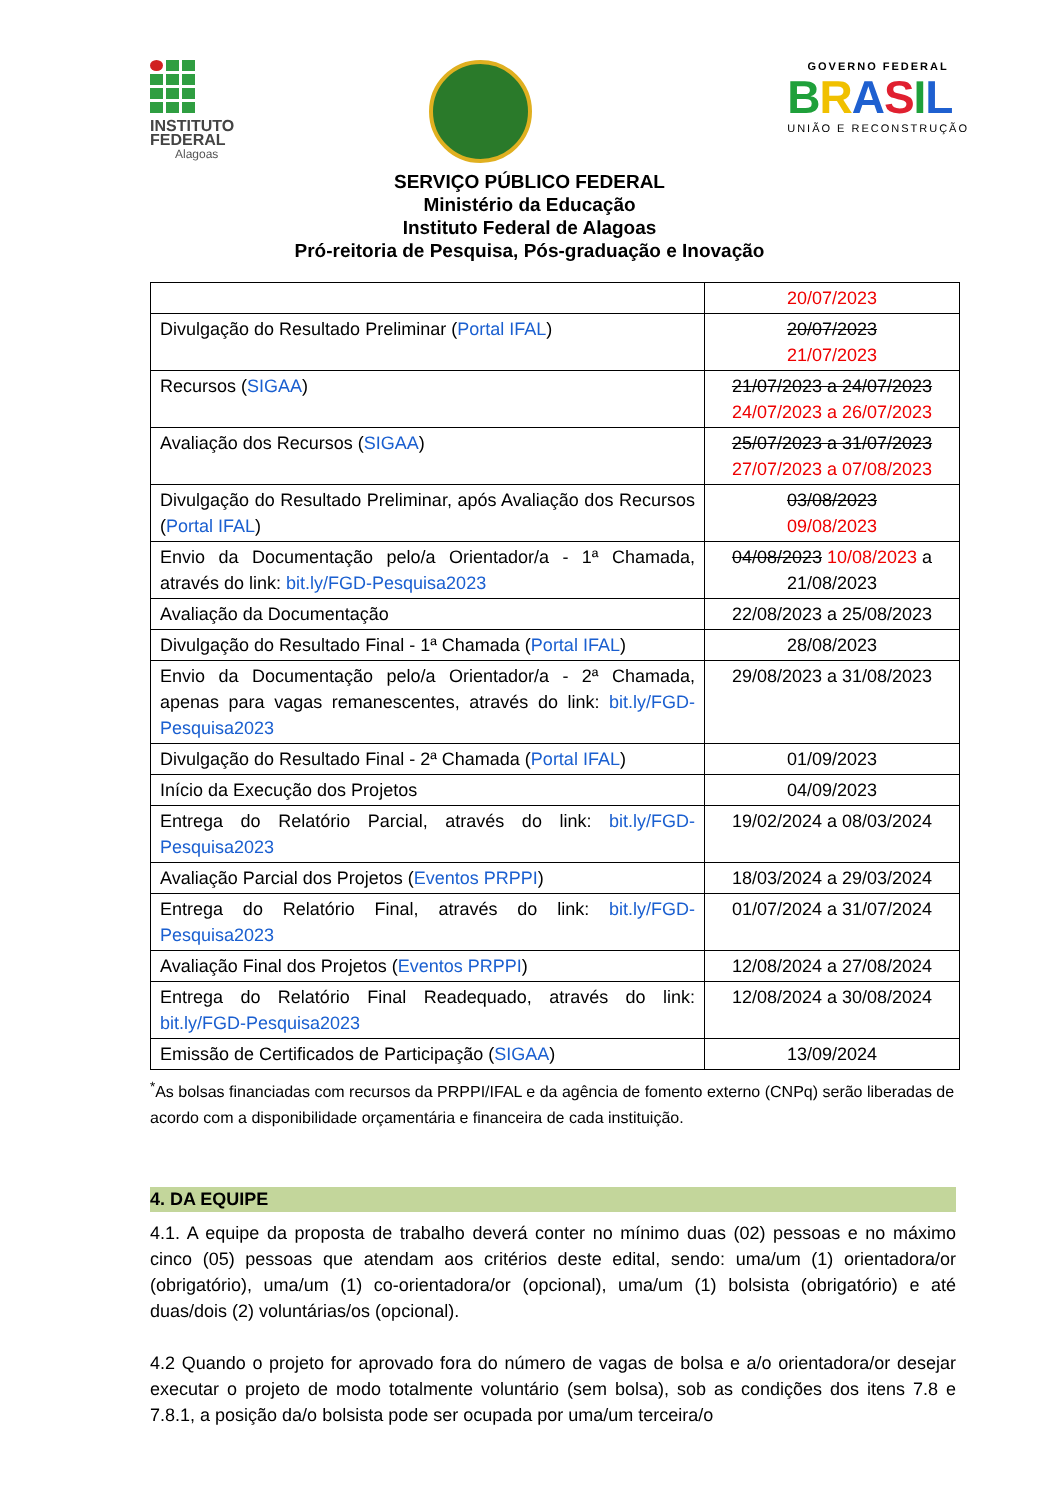INSTITUTO
FEDERAL
Alagoas
GOVERNO FEDERAL
BRASIL
UNIÃO E RECONSTRUÇÃO
SERVIÇO PÚBLICO FEDERAL
Ministério da Educação
Instituto Federal de Alagoas
Pró-reitoria de Pesquisa, Pós-graduação e Inovação
| | 20/07/2023 |
| Divulgação do Resultado Preliminar ( Portal IFAL ) | 20/07/2023 21/07/2023 |
| Recursos ( SIGAA ) | 21/07/2023 a 24/07/2023 24/07/2023 a 26/07/2023 |
| Avaliação dos Recursos ( SIGAA ) | 25/07/2023 a 31/07/2023 27/07/2023 a 07/08/2023 |
| Divulgação do Resultado Preliminar, após Avaliação dos Recursos ( Portal IFAL ) | 03/08/2023 09/08/2023 |
| Envio da Documentação pelo/a Orientador/a - 1ª Chamada, através do link: bit.ly/FGD-Pesquisa2023 | 04/08/2023 10/08/2023 a 21/08/2023 |
| Avaliação da Documentação | 22/08/2023 a 25/08/2023 |
| Divulgação do Resultado Final - 1ª Chamada ( Portal IFAL ) | 28/08/2023 |
| Envio da Documentação pelo/a Orientador/a - 2ª Chamada, apenas para vagas remanescentes, através do link: bit.ly/FGD-Pesquisa2023 | 29/08/2023 a 31/08/2023 |
| Divulgação do Resultado Final - 2ª Chamada ( Portal IFAL ) | 01/09/2023 |
| Início da Execução dos Projetos | 04/09/2023 |
| Entrega do Relatório Parcial, através do link: bit.ly/FGD-Pesquisa2023 | 19/02/2024 a 08/03/2024 |
| Avaliação Parcial dos Projetos ( Eventos PRPPI ) | 18/03/2024 a 29/03/2024 |
| Entrega do Relatório Final, através do link: bit.ly/FGD-Pesquisa2023 | 01/07/2024 a 31/07/2024 |
| Avaliação Final dos Projetos ( Eventos PRPPI ) | 12/08/2024 a 27/08/2024 |
| Entrega do Relatório Final Readequado, através do link: bit.ly/FGD-Pesquisa2023 | 12/08/2024 a 30/08/2024 |
| Emissão de Certificados de Participação ( SIGAA ) | 13/09/2024 |
<sup>*</sup> As bolsas financiadas com recursos da PRPPI/IFAL e da agência de fomento externo (CNPq) serão liberadas de acordo com a disponibilidade orçamentária e financeira de cada instituição.
4. DA EQUIPE
4.1. A equipe da proposta de trabalho deverá conter no mínimo duas (02) pessoas e no máximo cinco (05) pessoas que atendam aos critérios deste edital, sendo: uma/um (1) orientadora/or (obrigatório), uma/um (1) co-orientadora/or (opcional), uma/um (1) bolsista (obrigatório) e até duas/dois (2) voluntárias/os (opcional).
4.2 Quando o projeto for aprovado fora do número de vagas de bolsa e a/o orientadora/or desejar executar o projeto de modo totalmente voluntário (sem bolsa), sob as condições dos itens 7.8 e 7.8.1, a posição da/o bolsista pode ser ocupada por uma/um terceira/o